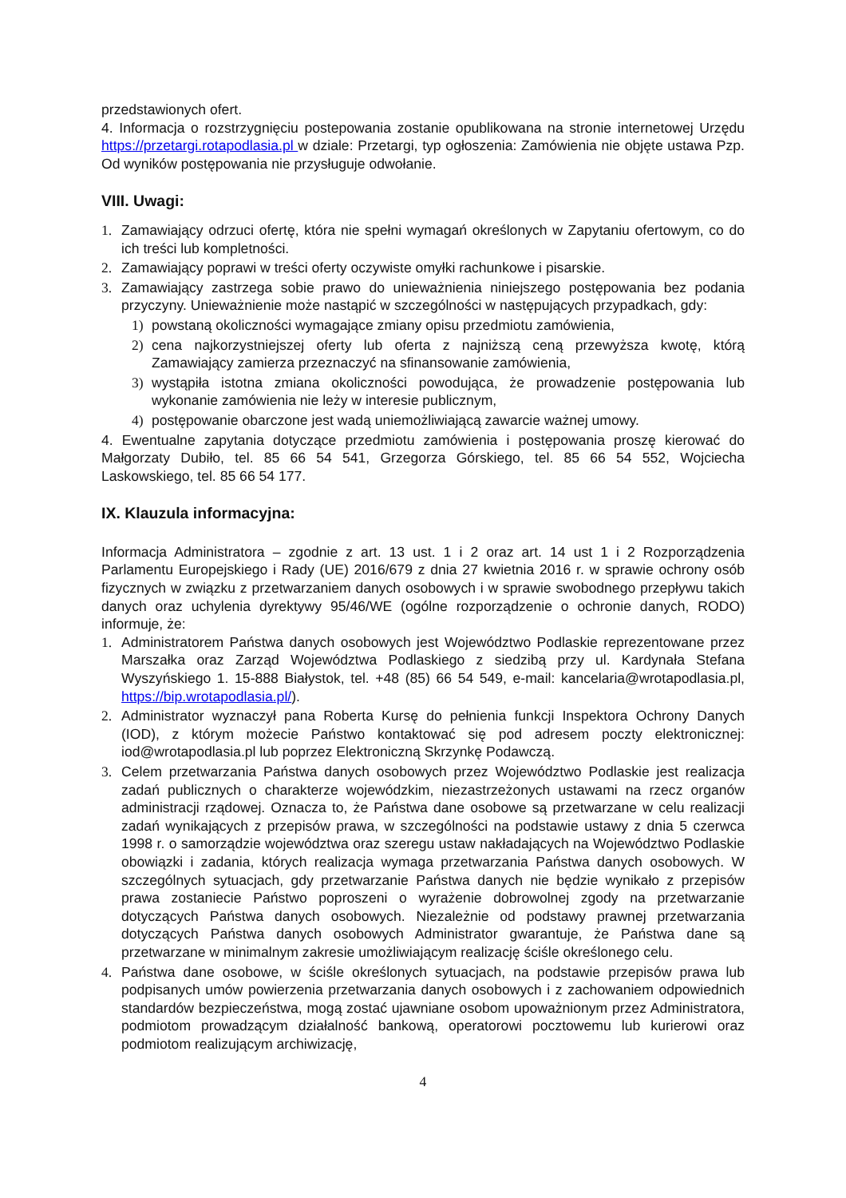przedstawionych ofert.
4. Informacja o rozstrzygnięciu postepowania zostanie opublikowana na stronie internetowej Urzędu https://przetargi.rotapodlasia.pl w dziale: Przetargi, typ ogłoszenia: Zamówienia nie objęte ustawa Pzp. Od wyników postępowania nie przysługuje odwołanie.
VIII. Uwagi:
1. Zamawiający odrzuci ofertę, która nie spełni wymagań określonych w Zapytaniu ofertowym, co do ich treści lub kompletności.
2. Zamawiający poprawi w treści oferty oczywiste omyłki rachunkowe i pisarskie.
3. Zamawiający zastrzega sobie prawo do unieważnienia niniejszego postępowania bez podania przyczyny. Unieważnienie może nastąpić w szczególności w następujących przypadkach, gdy:
1) powstaną okoliczności wymagające zmiany opisu przedmiotu zamówienia,
2) cena najkorzystniejszej oferty lub oferta z najniższą ceną przewyższa kwotę, którą Zamawiający zamierza przeznaczyć na sfinansowanie zamówienia,
3) wystąpiła istotna zmiana okoliczności powodująca, że prowadzenie postępowania lub wykonanie zamówienia nie leży w interesie publicznym,
4) postępowanie obarczone jest wadą uniemożliwiającą zawarcie ważnej umowy.
4. Ewentualne zapytania dotyczące przedmiotu zamówienia i postępowania proszę kierować do Małgorzaty Dubiło, tel. 85 66 54 541, Grzegorza Górskiego, tel. 85 66 54 552, Wojciecha Laskowskiego, tel. 85 66 54 177.
IX. Klauzula informacyjna:
Informacja Administratora – zgodnie z art. 13 ust. 1 i 2 oraz art. 14 ust 1 i 2 Rozporządzenia Parlamentu Europejskiego i Rady (UE) 2016/679 z dnia 27 kwietnia 2016 r. w sprawie ochrony osób fizycznych w związku z przetwarzaniem danych osobowych i w sprawie swobodnego przepływu takich danych oraz uchylenia dyrektywy 95/46/WE (ogólne rozporządzenie o ochronie danych, RODO) informuje, że:
1. Administratorem Państwa danych osobowych jest Województwo Podlaskie reprezentowane przez Marszałka oraz Zarząd Województwa Podlaskiego z siedzibą przy ul. Kardynała Stefana Wyszyńskiego 1. 15-888 Białystok, tel. +48 (85) 66 54 549, e-mail: kancelaria@wrotapodlasia.pl, https://bip.wrotapodlasia.pl/).
2. Administrator wyznaczył pana Roberta Kursę do pełnienia funkcji Inspektora Ochrony Danych (IOD), z którym możecie Państwo kontaktować się pod adresem poczty elektronicznej: iod@wrotapodlasia.pl lub poprzez Elektroniczną Skrzynkę Podawczą.
3. Celem przetwarzania Państwa danych osobowych przez Województwo Podlaskie jest realizacja zadań publicznych o charakterze wojewódzkim, niezastrzeżonych ustawami na rzecz organów administracji rządowej. Oznacza to, że Państwa dane osobowe są przetwarzane w celu realizacji zadań wynikających z przepisów prawa, w szczególności na podstawie ustawy z dnia 5 czerwca 1998 r. o samorządzie województwa oraz szeregu ustaw nakładających na Województwo Podlaskie obowiązki i zadania, których realizacja wymaga przetwarzania Państwa danych osobowych. W szczególnych sytuacjach, gdy przetwarzanie Państwa danych nie będzie wynikało z przepisów prawa zostaniecie Państwo poproszeni o wyrażenie dobrowolnej zgody na przetwarzanie dotyczących Państwa danych osobowych. Niezależnie od podstawy prawnej przetwarzania dotyczących Państwa danych osobowych Administrator gwarantuje, że Państwa dane są przetwarzane w minimalnym zakresie umożliwiającym realizację ściśle określonego celu.
4. Państwa dane osobowe, w ściśle określonych sytuacjach, na podstawie przepisów prawa lub podpisanych umów powierzenia przetwarzania danych osobowych i z zachowaniem odpowiednich standardów bezpieczeństwa, mogą zostać ujawniane osobom upoważnionym przez Administratora, podmiotom prowadzącym działalność bankową, operatorowi pocztowemu lub kurierowi oraz podmiotom realizującym archiwizację,
4